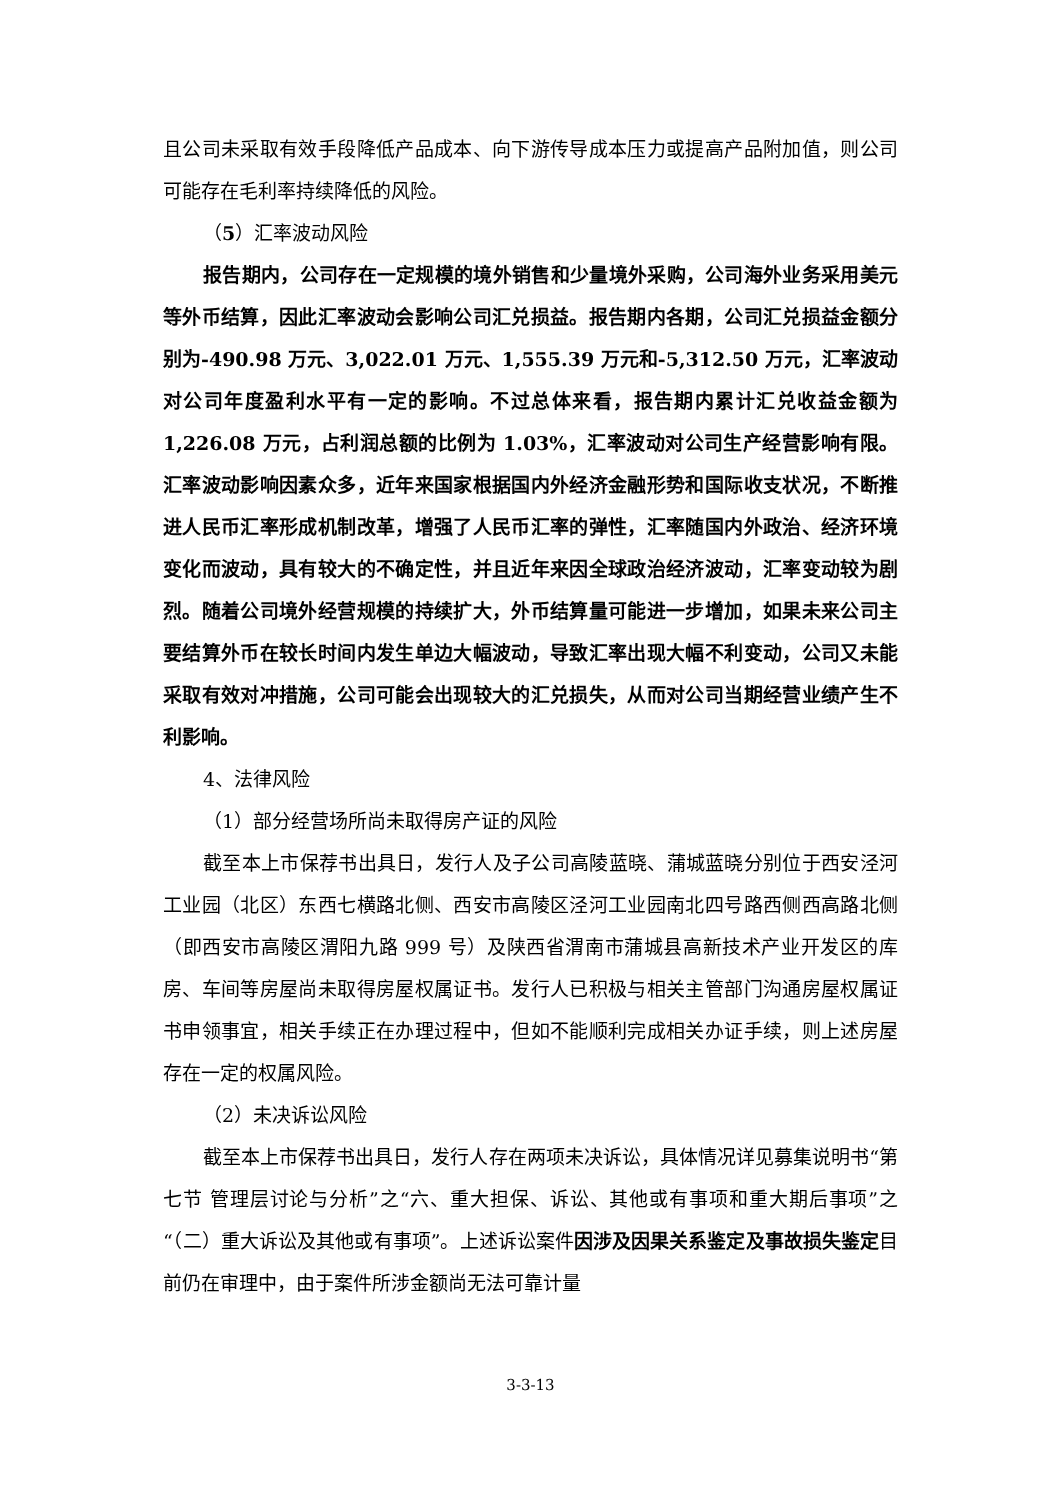且公司未采取有效手段降低产品成本、向下游传导成本压力或提高产品附加值，则公司可能存在毛利率持续降低的风险。
（5）汇率波动风险
报告期内，公司存在一定规模的境外销售和少量境外采购，公司海外业务采用美元等外币结算，因此汇率波动会影响公司汇兑损益。报告期内各期，公司汇兑损益金额分别为-490.98 万元、3,022.01 万元、1,555.39 万元和-5,312.50 万元，汇率波动对公司年度盈利水平有一定的影响。不过总体来看，报告期内累计汇兑收益金额为 1,226.08 万元，占利润总额的比例为 1.03%，汇率波动对公司生产经营影响有限。汇率波动影响因素众多，近年来国家根据国内外经济金融形势和国际收支状况，不断推进人民币汇率形成机制改革，增强了人民币汇率的弹性，汇率随国内外政治、经济环境变化而波动，具有较大的不确定性，并且近年来因全球政治经济波动，汇率变动较为剧烈。随着公司境外经营规模的持续扩大，外币结算量可能进一步增加，如果未来公司主要结算外币在较长时间内发生单边大幅波动，导致汇率出现大幅不利变动，公司又未能采取有效对冲措施，公司可能会出现较大的汇兑损失，从而对公司当期经营业绩产生不利影响。
4、法律风险
（1）部分经营场所尚未取得房产证的风险
截至本上市保荐书出具日，发行人及子公司高陵蓝晓、蒲城蓝晓分别位于西安泾河工业园（北区）东西七横路北侧、西安市高陵区泾河工业园南北四号路西侧西高路北侧（即西安市高陵区渭阳九路 999 号）及陕西省渭南市蒲城县高新技术产业开发区的库房、车间等房屋尚未取得房屋权属证书。发行人已积极与相关主管部门沟通房屋权属证书申领事宜，相关手续正在办理过程中，但如不能顺利完成相关办证手续，则上述房屋存在一定的权属风险。
（2）未决诉讼风险
截至本上市保荐书出具日，发行人存在两项未决诉讼，具体情况详见募集说明书“第七节 管理层讨论与分析”之“六、重大担保、诉讼、其他或有事项和重大期后事项”之“（二）重大诉讼及其他或有事项”。上述诉讼案件因涉及因果关系鉴定及事故损失鉴定目前仍在审理中，由于案件所涉金额尚无法可靠计量
3-3-13